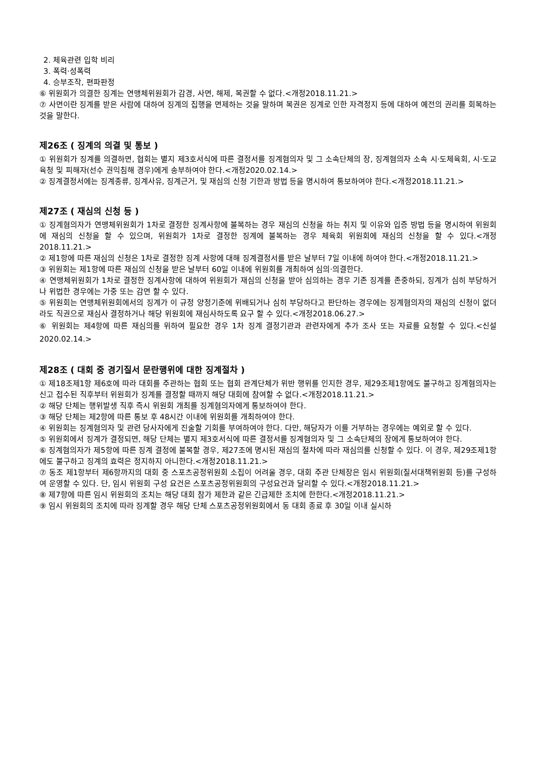2. 체육관련 입학 비리
3. 폭력·성폭력
4. 승부조작, 편파판정
⑥ 위원회가 의결한 징계는 연맹체위원회가 감경, 사면, 해제, 복권할 수 없다.<개정2018.11.21.>
⑦ 사면이란 징계를 받은 사람에 대하여 징계의 집행을 면제하는 것을 말하며 복권은 징계로 인한 자격정지 등에 대하여 예전의 권리를 회복하는 것을 말한다.
제26조 ( 징계의 의결 및 통보 )
① 위원회가 징계를 의결하면, 협회는 별지 제3호서식에 따른 결정서를 징계혐의자 및 그 소속단체의 장, 징계혐의자 소속 시·도체육회, 시·도교육청 및 피해자(선수 권익침해 경우)에게 송부하여야 한다.<개정2020.02.14.>
② 징계결정서에는 징계종류, 징계사유, 징계근거, 및 재심의 신청 기한과 방법 등을 명시하여 통보하여야 한다.<개정2018.11.21.>
제27조 ( 재심의 신청 등 )
① 징계혐의자가 연맹체위원회가 1차로 결정한 징계사항에 불복하는 경우 재심의 신청을 하는 취지 및 이유와 입증 방법 등을 명시하여 위원회에 재심의 신청을 할 수 있으며, 위원회가 1차로 결정한 징계에 불복하는 경우 체육회 위원회에 재심의 신청을 할 수 있다.<개정2018.11.21.>
② 제1항에 따른 재심의 신청은 1차로 결정한 징계 사항에 대해 징계결정서를 받은 날부터 7일 이내에 하여야 한다.<개정2018.11.21.>
③ 위원회는 제1항에 따른 재심의 신청을 받은 날부터 60일 이내에 위원회를 개최하여 심의·의결한다.
④ 연맹체위원회가 1차로 결정한 징계사항에 대하여 위원회가 재심의 신청을 받아 심의하는 경우 기존 징계를 존중하되, 징계가 심히 부당하거나 위법한 경우에는 가중 또는 감면 할 수 있다.
⑤ 위원회는 연맹체위원회에서의 징계가 이 규정 양정기준에 위배되거나 심히 부당하다고 판단하는 경우에는 징계혐의자의 재심의 신청이 없더라도 직권으로 재심사 결정하거나 해당 위원회에 재심사하도록 요구 할 수 있다.<개정2018.06.27.>
⑥ 위원회는 제4항에 따른 재심의를 위하여 필요한 경우 1차 징계 결정기관과 관련자에게 추가 조사 또는 자료를 요청할 수 있다.<신설2020.02.14.>
제28조 ( 대회 중 경기질서 문란행위에 대한 징계절차 )
① 제18조제1항 제6호에 따라 대회를 주관하는 협회 또는 협회 관계단체가 위반 행위를 인지한 경우, 제29조제1항에도 불구하고 징계혐의자는 신고 접수된 직후부터 위원회가 징계를 결정할 때까지 해당 대회에 참여할 수 없다.<개정2018.11.21.>
② 해당 단체는 행위발생 직후 즉시 위원회 개최를 징계혐의자에게 통보하여야 한다.
③ 해당 단체는 제2항에 따른 통보 후 48시간 이내에 위원회를 개최하여야 한다.
④ 위원회는 징계혐의자 및 관련 당사자에게 진술할 기회를 부여하여야 한다. 다만, 해당자가 이를 거부하는 경우에는 예외로 할 수 있다.
⑤ 위원회에서 징계가 결정되면, 해당 단체는 별지 제3호서식에 따른 결정서를 징계혐의자 및 그 소속단체의 장에게 통보하여야 한다.
⑥ 징계혐의자가 제5항에 따른 징계 결정에 불복할 경우, 제27조에 명시된 재심의 절차에 따라 재심의를 신청할 수 있다. 이 경우, 제29조제1항에도 불구하고 징계의 효력은 정지하지 아니한다.<개정2018.11.21.>
⑦ 동조 제1항부터 제6항까지의 대회 중 스포츠공정위원회 소집이 어려울 경우, 대회 주관 단체장은 임시 위원회(질서대책위원회 등)를 구성하여 운영할 수 있다. 단, 임시 위원회 구성 요건은 스포츠공정위원회의 구성요건과 달리할 수 있다.<개정2018.11.21.>
⑧ 제7항에 따른 임시 위원회의 조치는 해당 대회 참가 제한과 같은 긴급제한 조치에 한한다.<개정2018.11.21.>
⑨ 임시 위원회의 조치에 따라 징계할 경우 해당 단체 스포츠공정위원회에서 동 대회 종료 후 30일 이내 실시하